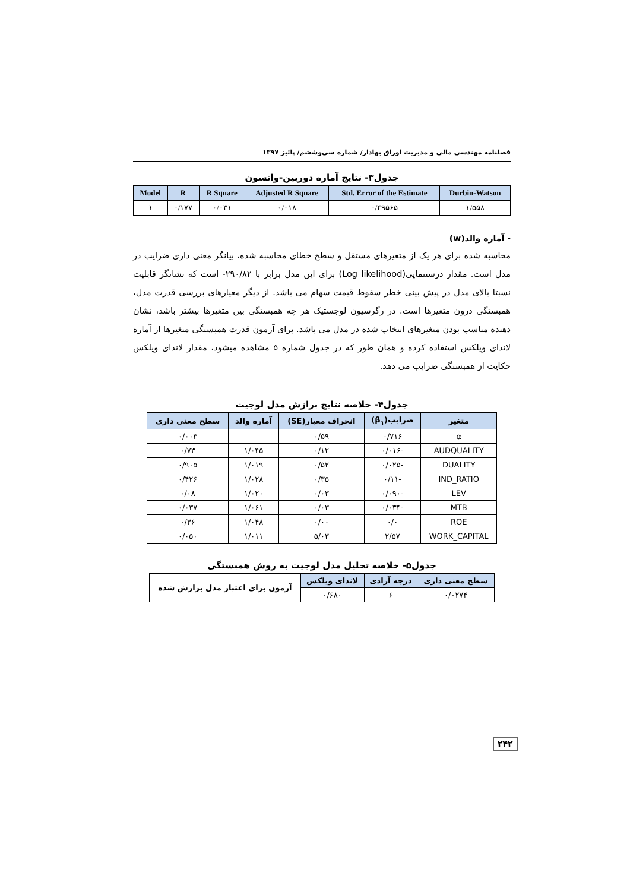فصلنامه مهندسی مالی و مدیریت اوراق بهادار/ شماره سی‌وششم/ پائیز ۱۳۹۷
جدول۳- نتایج آماره دوربین-واتسون
| Model | R | R Square | Adjusted R Square | Std. Error of the Estimate | Durbin-Watson |
| --- | --- | --- | --- | --- | --- |
| ۱ | ۰/۱۷۷ | ۰/۰۳۱ | ۰/۰۱۸ | ۰/۴۹۵۶۵ | ۱/۵۵۸ |
- آماره والد(w)
محاسبه شده برای هر یک از متغیرهای مستقل و سطح خطای محاسبه شده، بیانگر معنی داری ضرایب در مدل است. مقدار درستنمایی(Log likelihood) برای این مدل برابر با ۲۹۰/۸۲- است که نشانگر قابلیت نسبتا بالای مدل در پیش بینی خطر سقوط قیمت سهام می باشد. از دیگر معیارهای بررسی قدرت مدل، همبستگی درون متغیرها است. در رگرسیون لوجستیک هر چه همبستگی بین متغیرها بیشتر باشد، نشان دهنده مناسب بودن متغیرهای انتخاب شده در مدل می باشد. برای آزمون قدرت همبستگی متغیرها از آماره لاندای ویلکس استفاده کرده و همان طور که در جدول شماره ۵ مشاهده میشود، مقدار لاندای ویلکس حکایت از همبستگی ضرایب می دهد.
جدول۴- خلاصه نتایج برازش مدل لوجیت
| متغیر | ضرایب(β<sub>۱</sub>) | انحراف معیار(SE) | آماره والد | سطح معنی داری |
| --- | --- | --- | --- | --- |
| α | ۰/۷۱۶ | ۰/۵۹ | | ۰/۰۰۳ |
| AUDQUALITY | -۰/۰۱۶ | ۰/۱۲ | ۱/۰۴۵ | ۰/۷۳ |
| DUALITY | -۰/۰۲۵ | ۰/۵۲ | ۱/۰۱۹ | ۰/۹۰۵ |
| IND_RATIO | -۰/۱۱ | ۰/۳۵ | ۱/۰۲۸ | ۰/۴۲۶ |
| LEV | -۰/۰۹۰ | ۰/۰۳ | ۱/۰۲۰ | ۰/۰۸ |
| MTB | -۰/۰۳۴ | ۰/۰۳ | ۱/۰۶۱ | ۰/۰۳۷ |
| ROE | ۰/۰ | ۰/۰۰ | ۱/۰۴۸ | ۰/۳۶ |
| WORK_CAPITAL | ۲/۵۷ | ۵/۰۳ | ۱/۰۱۱ | ۰/۰۵۰ |
جدول۵- خلاصه تحلیل مدل لوجیت به روش همبستگی
| سطح معنی داری | درجه آزادی | لاندای ویلکس | آزمون برای اعتبار مدل برازش شده |
| ۰/۰۲۷۴ | ۶ | ۰/۶۸۰ | |
۲۴۲